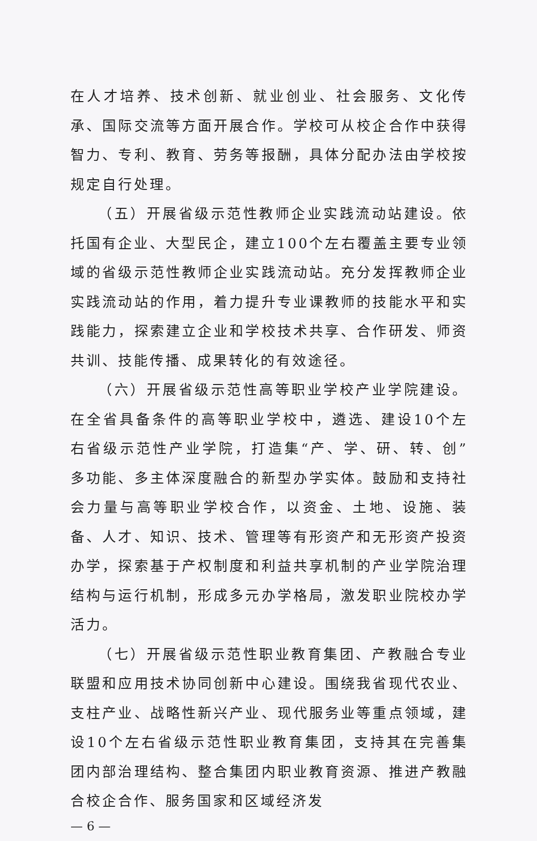在人才培养、技术创新、就业创业、社会服务、文化传承、国际交流等方面开展合作。学校可从校企合作中获得智力、专利、教育、劳务等报酬，具体分配办法由学校按规定自行处理。
（五）开展省级示范性教师企业实践流动站建设。依托国有企业、大型民企，建立100个左右覆盖主要专业领域的省级示范性教师企业实践流动站。充分发挥教师企业实践流动站的作用，着力提升专业课教师的技能水平和实践能力，探索建立企业和学校技术共享、合作研发、师资共训、技能传播、成果转化的有效途径。
（六）开展省级示范性高等职业学校产业学院建设。在全省具备条件的高等职业学校中，遴选、建设10个左右省级示范性产业学院，打造集“产、学、研、转、创”多功能、多主体深度融合的新型办学实体。鼓励和支持社会力量与高等职业学校合作，以资金、土地、设施、装备、人才、知识、技术、管理等有形资产和无形资产投资办学，探索基于产权制度和利益共享机制的产业学院治理结构与运行机制，形成多元办学格局，激发职业院校办学活力。
（七）开展省级示范性职业教育集团、产教融合专业联盟和应用技术协同创新中心建设。围绕我省现代农业、支柱产业、战略性新兴产业、现代服务业等重点领域，建设10个左右省级示范性职业教育集团，支持其在完善集团内部治理结构、整合集团内职业教育资源、推进产教融合校企合作、服务国家和区域经济发
— 6 —